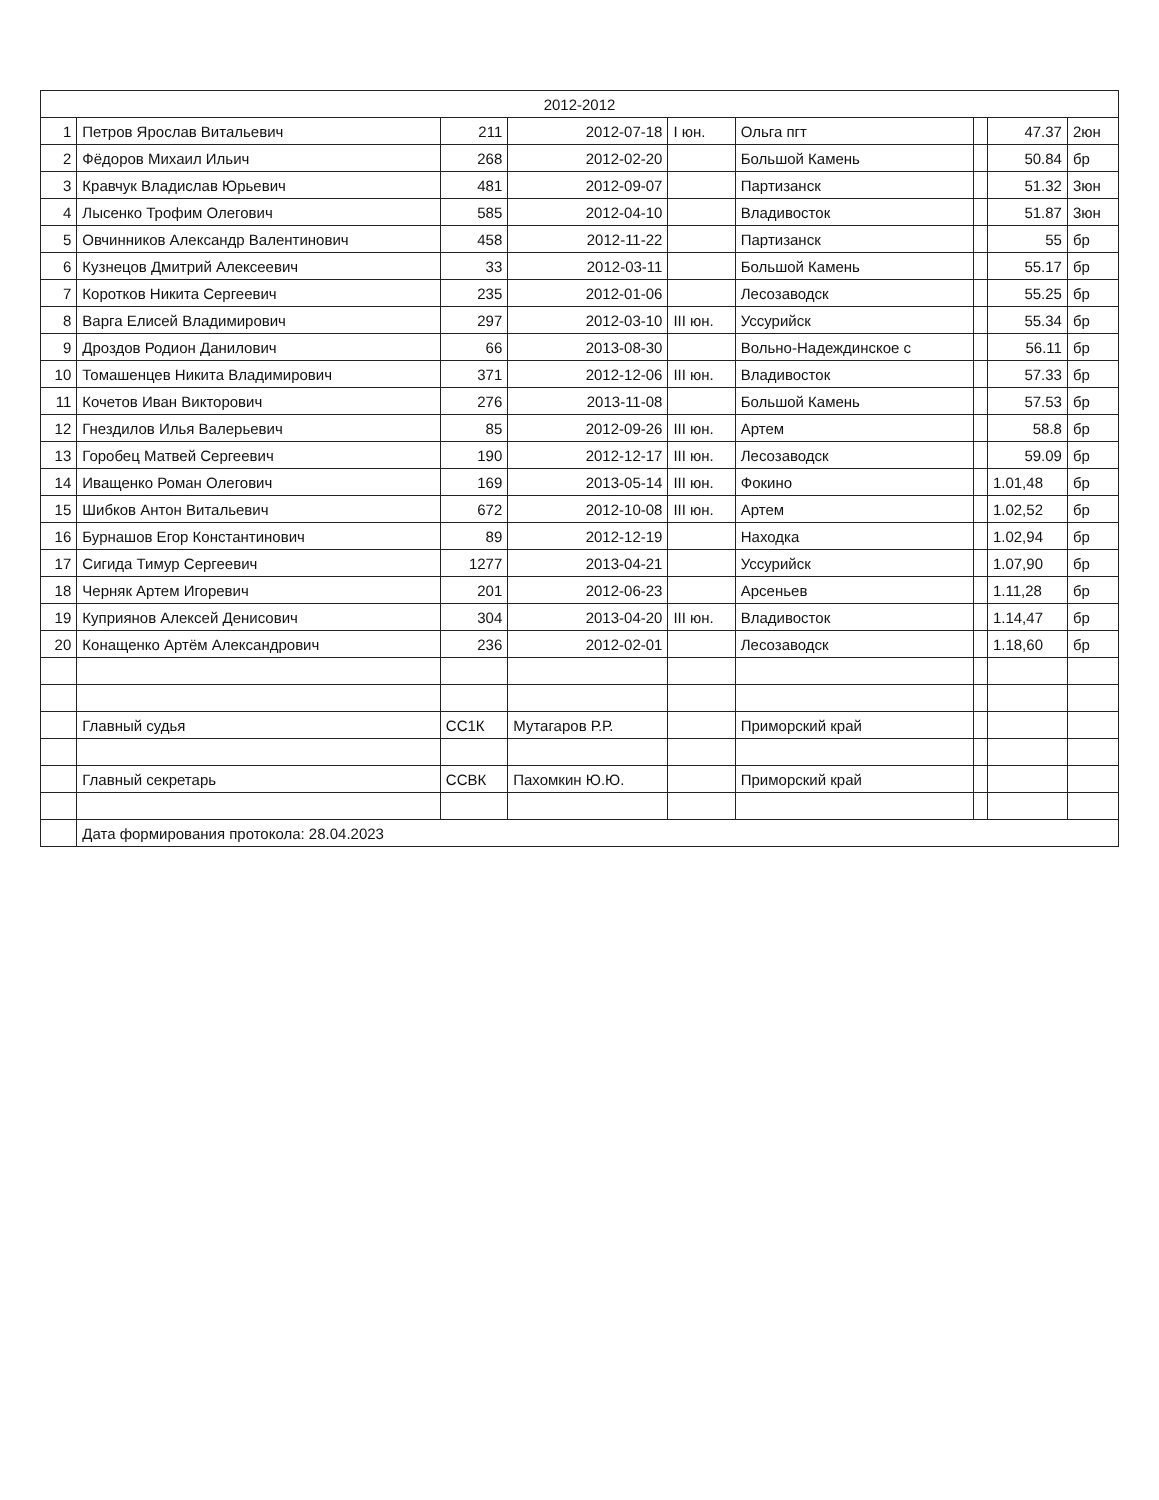| 2012-2012 | | | | | | | | |
| --- | --- | --- | --- | --- | --- | --- | --- | --- |
| 1 | Петров Ярослав Витальевич | 211 | 2012-07-18 | I юн. | Ольга пгт | | 47.37 | 2юн |
| 2 | Фёдоров Михаил Ильич | 268 | 2012-02-20 | | Большой Камень | | 50.84 | бр |
| 3 | Кравчук Владислав Юрьевич | 481 | 2012-09-07 | | Партизанск | | 51.32 | 3юн |
| 4 | Лысенко Трофим Олегович | 585 | 2012-04-10 | | Владивосток | | 51.87 | 3юн |
| 5 | Овчинников Александр Валентинович | 458 | 2012-11-22 | | Партизанск | | 55 | бр |
| 6 | Кузнецов Дмитрий Алексеевич | 33 | 2012-03-11 | | Большой Камень | | 55.17 | бр |
| 7 | Коротков Никита Сергеевич | 235 | 2012-01-06 | | Лесозаводск | | 55.25 | бр |
| 8 | Варга Елисей Владимирович | 297 | 2012-03-10 | III юн. | Уссурийск | | 55.34 | бр |
| 9 | Дроздов Родион Данилович | 66 | 2013-08-30 | | Вольно-Надеждинское с | | 56.11 | бр |
| 10 | Томашенцев Никита Владимирович | 371 | 2012-12-06 | III юн. | Владивосток | | 57.33 | бр |
| 11 | Кочетов Иван Викторович | 276 | 2013-11-08 | | Большой Камень | | 57.53 | бр |
| 12 | Гнездилов Илья Валерьевич | 85 | 2012-09-26 | III юн. | Артем | | 58.8 | бр |
| 13 | Горобец Матвей Сергеевич | 190 | 2012-12-17 | III юн. | Лесозаводск | | 59.09 | бр |
| 14 | Иващенко Роман Олегович | 169 | 2013-05-14 | III юн. | Фокино | | 1.01,48 | бр |
| 15 | Шибков Антон Витальевич | 672 | 2012-10-08 | III юн. | Артем | | 1.02,52 | бр |
| 16 | Бурнашов Егор Константинович | 89 | 2012-12-19 | | Находка | | 1.02,94 | бр |
| 17 | Сигида Тимур Сергеевич | 1277 | 2013-04-21 | | Уссурийск | | 1.07,90 | бр |
| 18 | Черняк Артем Игоревич | 201 | 2012-06-23 | | Арсеньев | | 1.11,28 | бр |
| 19 | Куприянов Алексей Денисович | 304 | 2013-04-20 | III юн. | Владивосток | | 1.14,47 | бр |
| 20 | Конащенко Артём Александрович | 236 | 2012-02-01 | | Лесозаводск | | 1.18,60 | бр |
| | Главный судья | СС1К | Мутагаров Р.Р. | | Приморский край | | | |
| | Главный секретарь | ССВК | Пахомкин Ю.Ю. | | Приморский край | | | |
| | Дата формирования протокола: 28.04.2023 | | | | | | | |